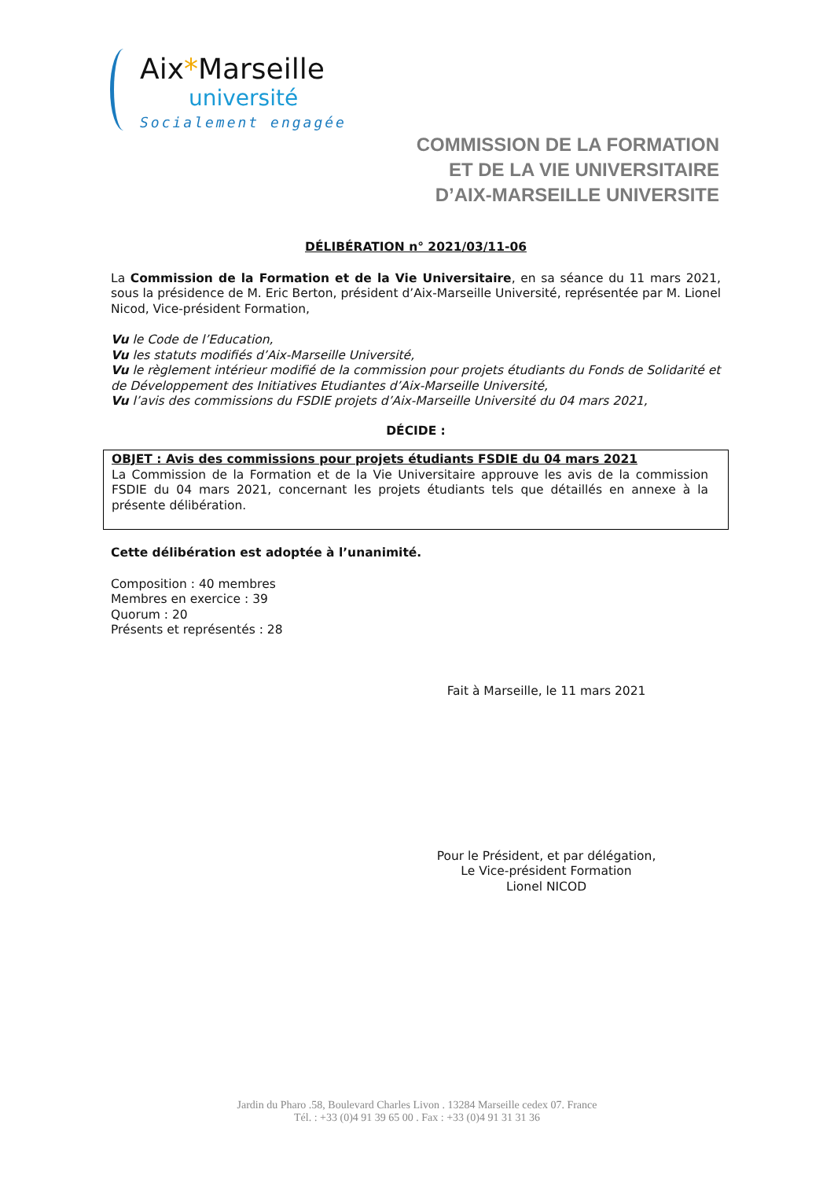Aix*Marseille
université
Socialement engagée
COMMISSION DE LA FORMATION
ET DE LA VIE UNIVERSITAIRE
D’AIX-MARSEILLE UNIVERSITE
DÉLIBÉRATION n° 2021/03/11-06
La Commission de la Formation et de la Vie Universitaire, en sa séance du 11 mars 2021, sous la présidence de M. Eric Berton, président d’Aix-Marseille Université, représentée par M. Lionel Nicod, Vice-président Formation,
Vu le Code de l’Education,
Vu les statuts modifiés d’Aix-Marseille Université,
Vu le règlement intérieur modifié de la commission pour projets étudiants du Fonds de Solidarité et de Développement des Initiatives Etudiantes d’Aix-Marseille Université,
Vu l’avis des commissions du FSDIE projets d’Aix-Marseille Université du 04 mars 2021,
DÉCIDE :
OBJET : Avis des commissions pour projets étudiants FSDIE du 04 mars 2021
La Commission de la Formation et de la Vie Universitaire approuve les avis de la commission FSDIE du 04 mars 2021, concernant les projets étudiants tels que détaillés en annexe à la présente délibération.
Cette délibération est adoptée à l’unanimité.
Composition : 40 membres
Membres en exercice : 39
Quorum : 20
Présents et représentés : 28
Fait à Marseille, le 11 mars 2021
Pour le Président, et par délégation,
Le Vice-président Formation
Lionel NICOD
Jardin du Pharo .58, Boulevard Charles Livon . 13284 Marseille cedex 07. France
Tél. : +33 (0)4 91 39 65 00 . Fax : +33 (0)4 91 31 31 36